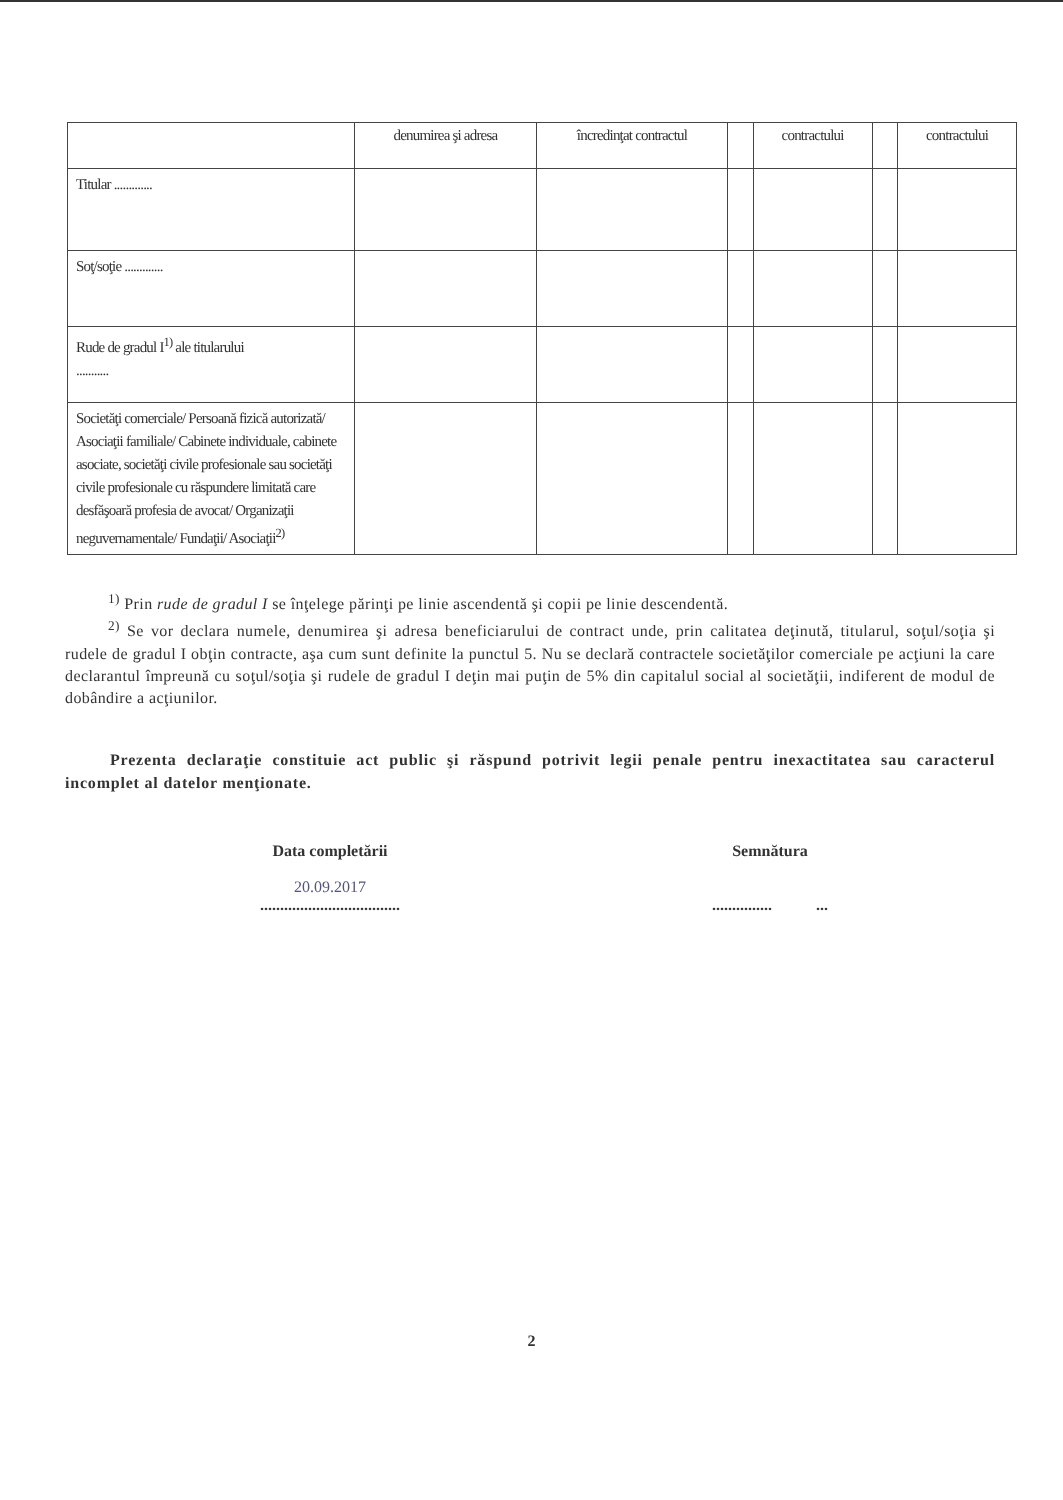| | denumirea şi adresa | încredinţat contractul | | contractului | | contractului |
| --- | --- | --- | --- | --- | --- | --- |
| Titular ............. | | | | | | |
| Soţ/soţie ............. | | | | | | |
| Rude de gradul I<sup>1)</sup> ale titularului ........... | | | | | | |
| Societăţi comerciale/ Persoană fizică autorizată/ Asociaţii familiale/ Cabinete individuale, cabinete asociate, societăţi civile profesionale sau societăţi civile profesionale cu răspundere limitată care desfăşoară profesia de avocat/ Organizaţii neguvernamentale/ Fundaţii/ Asociaţii<sup>2)</sup> | | | | | | |
<sup>1)</sup> Prin rude de gradul I se înţelege părinţi pe linie ascendentă şi copii pe linie descendentă.
<sup>2)</sup> Se vor declara numele, denumirea şi adresa beneficiarului de contract unde, prin calitatea deţinută, titularul, soţul/soţia şi rudele de gradul I obţin contracte, aşa cum sunt definite la punctul 5. Nu se declară contractele societăţilor comerciale pe acţiuni la care declarantul împreună cu soţul/soţia şi rudele de gradul I deţin mai puţin de 5% din capitalul social al societăţii, indiferent de modul de dobândire a acţiunilor.
Prezenta declaraţie constituie act public şi răspund potrivit legii penale pentru inexactitatea sau caracterul incomplet al datelor menţionate.
Data completării
20.09.2017
...................................
Semnătura
............... ...
2